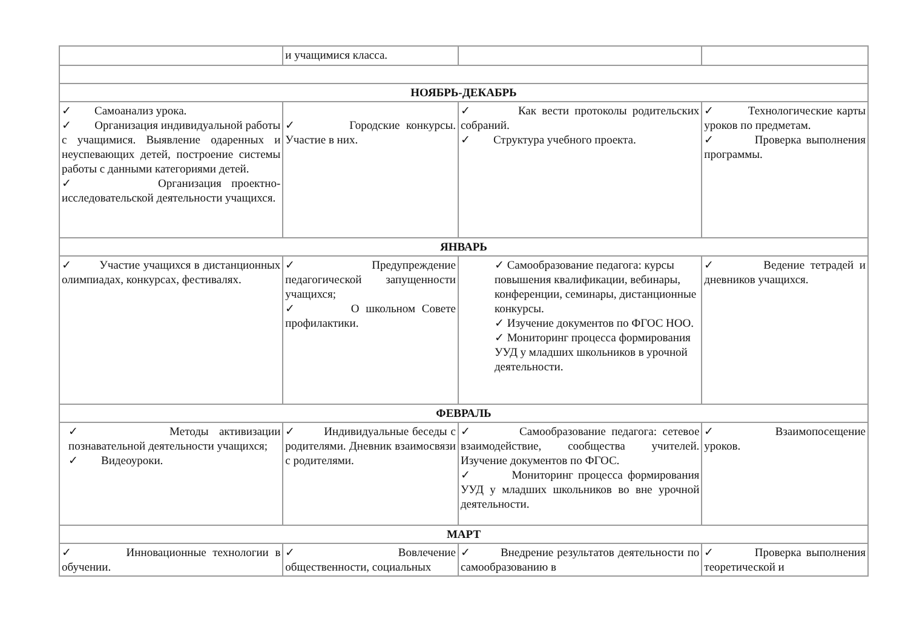| | и учащимися класса. | | |
| НОЯБРЬ-ДЕКАБРЬ | | | |
| ✓ Самоанализ урока. ✓ Организация индивидуальной работы с учащимися. Выявление одаренных и неуспевающих детей, построение системы работы с данными категориями детей. ✓ Организация проектно-исследовательской деятельности учащихся. | ✓ Городские конкурсы. Участие в них. | ✓ Как вести протоколы родительских собраний. ✓ Структура учебного проекта. | ✓ Технологические карты уроков по предметам. ✓ Проверка выполнения программы. |
| ЯНВАРЬ | | | |
| ✓ Участие учащихся в дистанционных олимпиадах, конкурсах, фестивалях. | ✓ Предупреждение педагогической запущенности учащихся; ✓ О школьном Совете профилактики. | ✓ Самообразование педагога: курсы повышения квалификации, вебинары, конференции, семинары, дистанционные конкурсы. ✓ Изучение документов по ФГОС НОО. ✓ Мониторинг процесса формирования УУД у младших школьников в урочной деятельности. | ✓ Ведение тетрадей и дневников учащихся. |
| ФЕВРАЛЬ | | | |
| ✓ Методы активизации познавательной деятельности учащихся; ✓ Видеоуроки. | ✓ Индивидуальные беседы с родителями. Дневник взаимосвязи с родителями. | ✓ Самообразование педагога: сетевое взаимодействие, сообщества учителей. Изучение документов по ФГОС. ✓ Мониторинг процесса формирования УУД у младших школьников во вне урочной деятельности. | ✓ Взаимопосещение уроков. |
| МАРТ | | | |
| ✓ Инновационные технологии в обучении. | ✓ Вовлечение общественности, социальных | ✓ Внедрение результатов деятельности по самообразованию в | ✓ Проверка выполнения теоретической и |